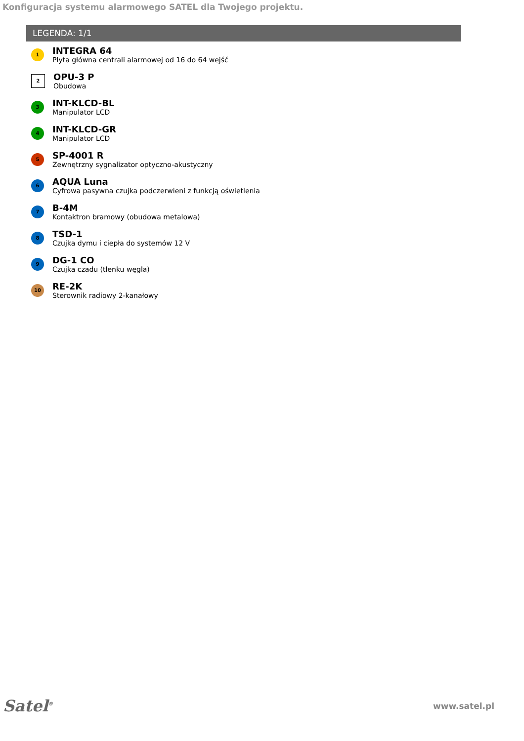Konfiguracja systemu alarmowego SATEL dla Twojego projektu.
LEGENDA: 1/1
1
INTEGRA 64
Płyta główna centrali alarmowej od 16 do 64 wejść
2
OPU-3 P
Obudowa
3
INT-KLCD-BL
Manipulator LCD
4
INT-KLCD-GR
Manipulator LCD
5
SP-4001 R
Zewnętrzny sygnalizator optyczno-akustyczny
6
AQUA Luna
Cyfrowa pasywna czujka podczerwieni z funkcją oświetlenia
7
B-4M
Kontaktron bramowy (obudowa metalowa)
8
TSD-1
Czujka dymu i ciepła do systemów 12 V
9
DG-1 CO
Czujka czadu (tlenku węgla)
10
RE-2K
Sterownik radiowy 2-kanałowy
Satel<sup>®</sup>
www.satel.pl